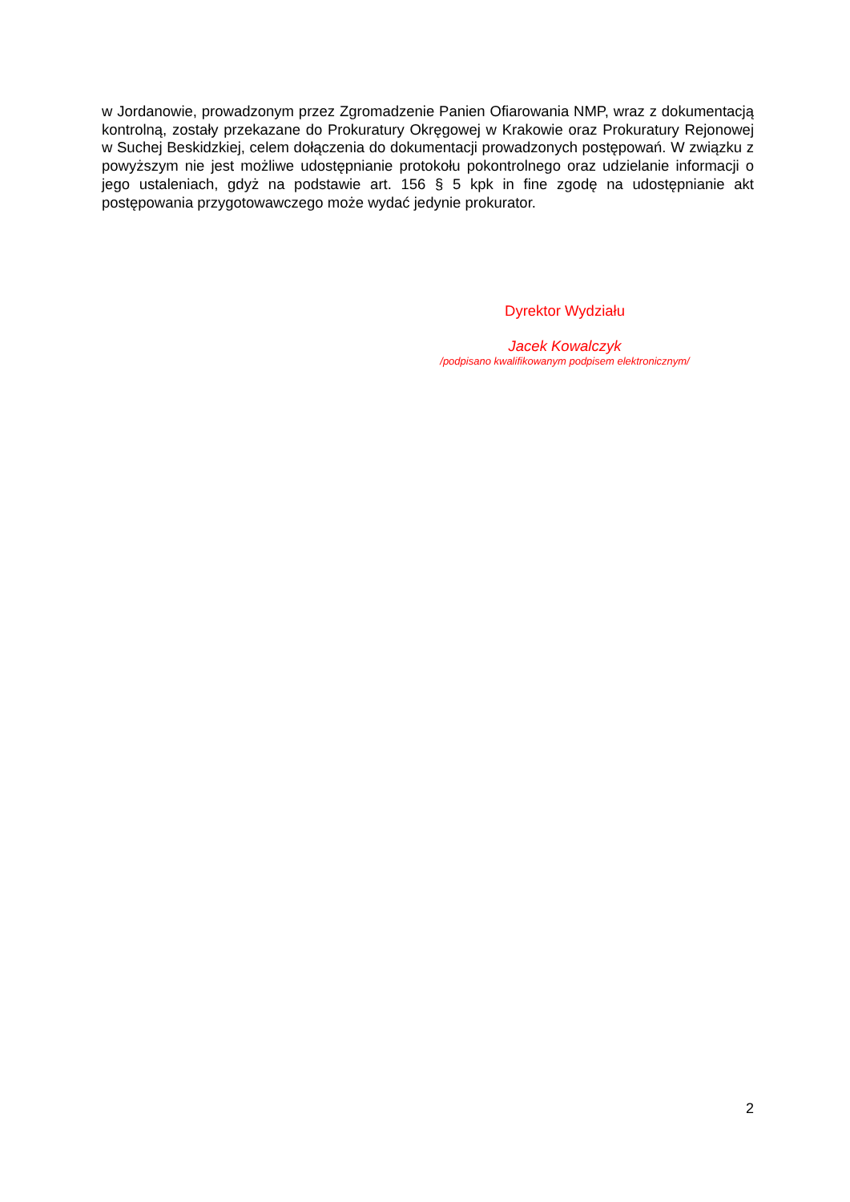w Jordanowie, prowadzonym przez Zgromadzenie Panien Ofiarowania NMP, wraz z dokumentacją kontrolną, zostały przekazane do Prokuratury Okręgowej w Krakowie oraz Prokuratury Rejonowej w Suchej Beskidzkiej, celem dołączenia do dokumentacji prowadzonych postępowań. W związku z powyższym nie jest możliwe udostępnianie protokołu pokontrolnego oraz udzielanie informacji o jego ustaleniach, gdyż na podstawie art. 156 § 5 kpk in fine zgodę na udostępnianie akt postępowania przygotowawczego może wydać jedynie prokurator.
Dyrektor Wydziału
Jacek Kowalczyk
/podpisano kwalifikowanym podpisem elektronicznym/
2